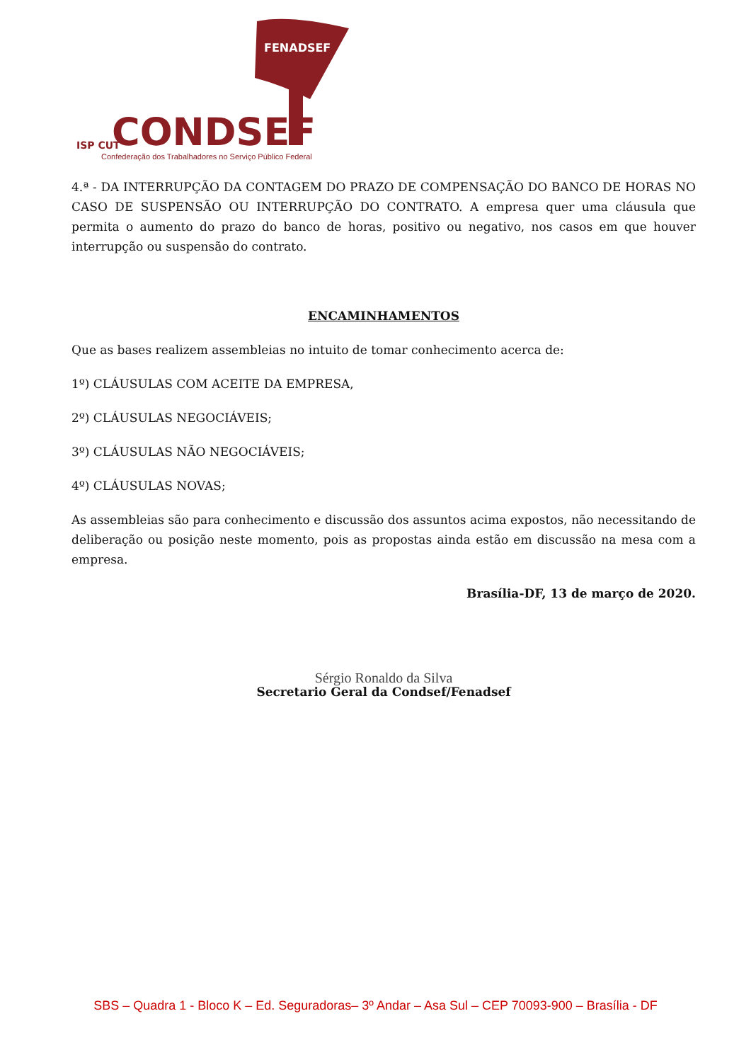FENADSEF
ISP CUT
CONDSEF
Confederação dos Trabalhadores no Serviço Público Federal
4.ª - DA INTERRUPÇÃO DA CONTAGEM DO PRAZO DE COMPENSAÇÃO DO BANCO DE HORAS NO CASO DE SUSPENSÃO OU INTERRUPÇÃO DO CONTRATO. A empresa quer uma cláusula que permita o aumento do prazo do banco de horas, positivo ou negativo, nos casos em que houver interrupção ou suspensão do contrato.
ENCAMINHAMENTOS
Que as bases realizem assembleias no intuito de tomar conhecimento acerca de:
1º) CLÁUSULAS COM ACEITE DA EMPRESA,
2º) CLÁUSULAS NEGOCIÁVEIS;
3º) CLÁUSULAS NÃO NEGOCIÁVEIS;
4º) CLÁUSULAS NOVAS;
As assembleias são para conhecimento e discussão dos assuntos acima expostos, não necessitando de deliberação ou posição neste momento, pois as propostas ainda estão em discussão na mesa com a empresa.
Brasília-DF, 13 de março de 2020.
Sérgio Ronaldo da Silva
Secretario Geral da Condsef/Fenadsef
SBS – Quadra 1 - Bloco K – Ed. Seguradoras– 3º Andar – Asa Sul – CEP 70093-900 – Brasília - DF